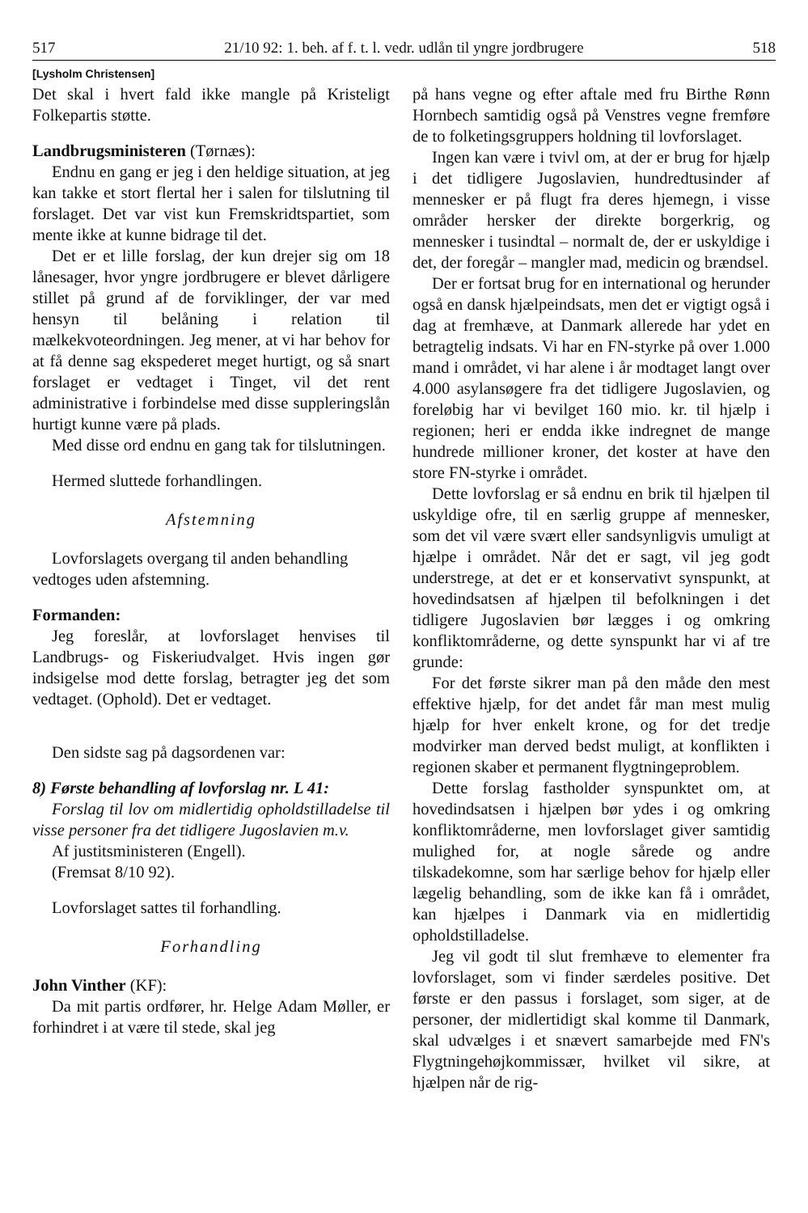517 21/10 92: 1. beh. af f. t. l. vedr. udlån til yngre jordbrugere 518
[Lysholm Christensen]
Det skal i hvert fald ikke mangle på Kristeligt Folkepartis støtte.
Landbrugsministeren (Tørnæs):
Endnu en gang er jeg i den heldige situation, at jeg kan takke et stort flertal her i salen for tilslutning til forslaget. Det var vist kun Fremskridtspartiet, som mente ikke at kunne bidrage til det.
Det er et lille forslag, der kun drejer sig om 18 lånesager, hvor yngre jordbrugere er blevet dårligere stillet på grund af de forviklinger, der var med hensyn til belåning i relation til mælkekvoteordningen. Jeg mener, at vi har behov for at få denne sag ekspederet meget hurtigt, og så snart forslaget er vedtaget i Tinget, vil det rent administrative i forbindelse med disse suppleringslån hurtigt kunne være på plads.
Med disse ord endnu en gang tak for tilslutningen.
Hermed sluttede forhandlingen.
Afstemning
Lovforslagets overgang til anden behandling
vedtoges uden afstemning.
Formanden:
Jeg foreslår, at lovforslaget henvises til Landbrugs- og Fiskeriudvalget. Hvis ingen gør indsigelse mod dette forslag, betragter jeg det som vedtaget. (Ophold). Det er vedtaget.
Den sidste sag på dagsordenen var:
8) Første behandling af lovforslag nr. L 41:
Forslag til lov om midlertidig opholdstilladelse til visse personer fra det tidligere Jugoslavien m.v.
Af justitsministeren (Engell).
(Fremsat 8/10 92).
Lovforslaget sattes til forhandling.
Forhandling
John Vinther (KF):
Da mit partis ordfører, hr. Helge Adam Møller, er forhindret i at være til stede, skal jeg
på hans vegne og efter aftale med fru Birthe Rønn Hornbech samtidig også på Venstres vegne fremføre de to folketingsgruppers holdning til lovforslaget.
Ingen kan være i tvivl om, at der er brug for hjælp i det tidligere Jugoslavien, hundredtusinder af mennesker er på flugt fra deres hjemegn, i visse områder hersker der direkte borgerkrig, og mennesker i tusindtal – normalt de, der er uskyldige i det, der foregår – mangler mad, medicin og brændsel.
Der er fortsat brug for en international og herunder også en dansk hjælpeindsats, men det er vigtigt også i dag at fremhæve, at Danmark allerede har ydet en betragtelig indsats. Vi har en FN-styrke på over 1.000 mand i området, vi har alene i år modtaget langt over 4.000 asylansøgere fra det tidligere Jugoslavien, og foreløbig har vi bevilget 160 mio. kr. til hjælp i regionen; heri er endda ikke indregnet de mange hundrede millioner kroner, det koster at have den store FN-styrke i området.
Dette lovforslag er så endnu en brik til hjælpen til uskyldige ofre, til en særlig gruppe af mennesker, som det vil være svært eller sandsynligvis umuligt at hjælpe i området. Når det er sagt, vil jeg godt understrege, at det er et konservativt synspunkt, at hovedindsatsen af hjælpen til befolkningen i det tidligere Jugoslavien bør lægges i og omkring konfliktområderne, og dette synspunkt har vi af tre grunde:
For det første sikrer man på den måde den mest effektive hjælp, for det andet får man mest mulig hjælp for hver enkelt krone, og for det tredje modvirker man derved bedst muligt, at konflikten i regionen skaber et permanent flygtningeproblem.
Dette forslag fastholder synspunktet om, at hovedindsatsen i hjælpen bør ydes i og omkring konfliktområderne, men lovforslaget giver samtidig mulighed for, at nogle sårede og andre tilskadekomne, som har særlige behov for hjælp eller lægelig behandling, som de ikke kan få i området, kan hjælpes i Danmark via en midlertidig opholdstilladelse.
Jeg vil godt til slut fremhæve to elementer fra lovforslaget, som vi finder særdeles positive. Det første er den passus i forslaget, som siger, at de personer, der midlertidigt skal komme til Danmark, skal udvælges i et snævert samarbejde med FN's Flygtningehøjkommissær, hvilket vil sikre, at hjælpen når de rig-